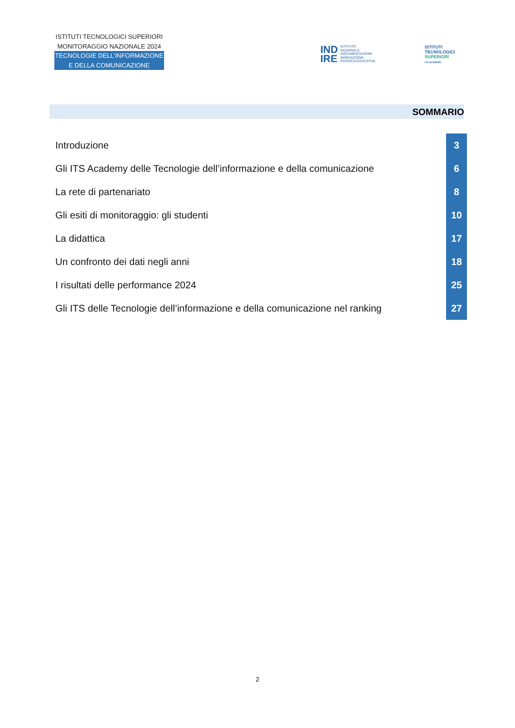ISTITUTI TECNOLOGICI SUPERIORI
MONITORAGGIO NAZIONALE 2024
TECNOLOGIE DELL’INFORMAZIONE
E DELLA COMUNICAZIONE
IND
IRE
ISTITUTO
NAZIONALE
DOCUMENTAZIONE
INNOVAZIONE
RICERCA EDUCATIVA
ISTITUTI
TECNOLOGICI
SUPERIORI
ITS ACADEMY
SOMMARIO
Introduzione 3
Gli ITS Academy delle Tecnologie dell’informazione e della comunicazione 6
La rete di partenariato 8
Gli esiti di monitoraggio: gli studenti 10
La didattica 17
Un confronto dei dati negli anni 18
I risultati delle performance 2024 25
Gli ITS delle Tecnologie dell’informazione e della comunicazione nel ranking 27
2